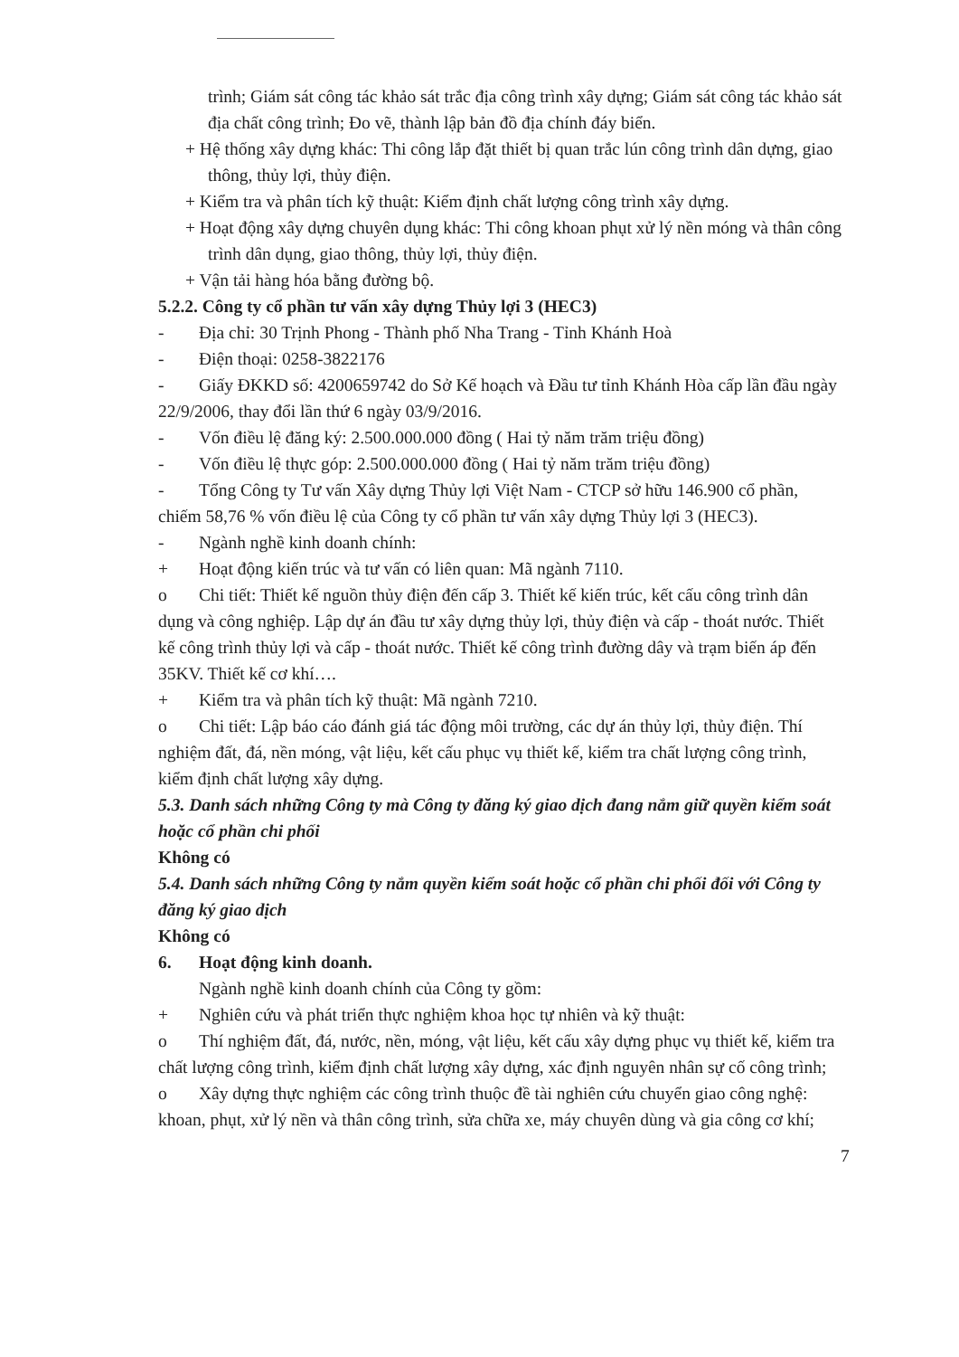trình; Giám sát công tác khảo sát trắc địa công trình xây dựng; Giám sát công tác khảo sát địa chất công trình; Đo vẽ, thành lập bản đồ địa chính đáy biển.
+ Hệ thống xây dựng khác: Thi công lắp đặt thiết bị quan trắc lún công trình dân dựng, giao thông, thủy lợi, thủy điện.
+ Kiểm tra và phân tích kỹ thuật: Kiểm định chất lượng công trình xây dựng.
+ Hoạt động xây dựng chuyên dụng khác: Thi công khoan phụt xử lý nền móng và thân công trình dân dụng, giao thông, thủy lợi, thủy điện.
+ Vận tải hàng hóa bằng đường bộ.
5.2.2. Công ty cổ phần tư vấn xây dựng Thủy lợi 3 (HEC3)
- Địa chỉ: 30 Trịnh Phong - Thành phố Nha Trang - Tỉnh Khánh Hoà
- Điện thoại: 0258-3822176
- Giấy ĐKKD số: 4200659742 do Sở Kế hoạch và Đầu tư tỉnh Khánh Hòa cấp lần đầu ngày 22/9/2006, thay đổi lần thứ 6 ngày 03/9/2016.
- Vốn điều lệ đăng ký: 2.500.000.000 đồng ( Hai tỷ năm trăm triệu đồng)
- Vốn điều lệ thực góp: 2.500.000.000 đồng ( Hai tỷ năm trăm triệu đồng)
- Tổng Công ty Tư vấn Xây dựng Thủy lợi Việt Nam - CTCP sở hữu 146.900 cổ phần, chiếm 58,76 % vốn điều lệ của Công ty cổ phần tư vấn xây dựng Thủy lợi 3 (HEC3).
- Ngành nghề kinh doanh chính:
+ Hoạt động kiến trúc và tư vấn có liên quan: Mã ngành 7110.
o Chi tiết: Thiết kế nguồn thủy điện đến cấp 3. Thiết kế kiến trúc, kết cấu công trình dân dụng và công nghiệp. Lập dự án đầu tư xây dựng thủy lợi, thủy điện và cấp - thoát nước. Thiết kế công trình thủy lợi và cấp - thoát nước. Thiết kế công trình đường dây và trạm biến áp đến 35KV. Thiết kế cơ khí….
+ Kiểm tra và phân tích kỹ thuật: Mã ngành 7210.
o Chi tiết: Lập báo cáo đánh giá tác động môi trường, các dự án thủy lợi, thủy điện. Thí nghiệm đất, đá, nền móng, vật liệu, kết cấu phục vụ thiết kế, kiểm tra chất lượng công trình, kiểm định chất lượng xây dựng.
5.3. Danh sách những Công ty mà Công ty đăng ký giao dịch đang nắm giữ quyền kiểm soát hoặc cổ phần chi phối
Không có
5.4. Danh sách những Công ty nắm quyền kiểm soát hoặc cổ phần chi phối đối với Công ty đăng ký giao dịch
Không có
6. Hoạt động kinh doanh.
Ngành nghề kinh doanh chính của Công ty gồm:
+ Nghiên cứu và phát triển thực nghiệm khoa học tự nhiên và kỹ thuật:
o Thí nghiệm đất, đá, nước, nền, móng, vật liệu, kết cấu xây dựng phục vụ thiết kế, kiểm tra chất lượng công trình, kiểm định chất lượng xây dựng, xác định nguyên nhân sự cố công trình;
o Xây dựng thực nghiệm các công trình thuộc đề tài nghiên cứu chuyển giao công nghệ: khoan, phụt, xử lý nền và thân công trình, sửa chữa xe, máy chuyên dùng và gia công cơ khí;
7